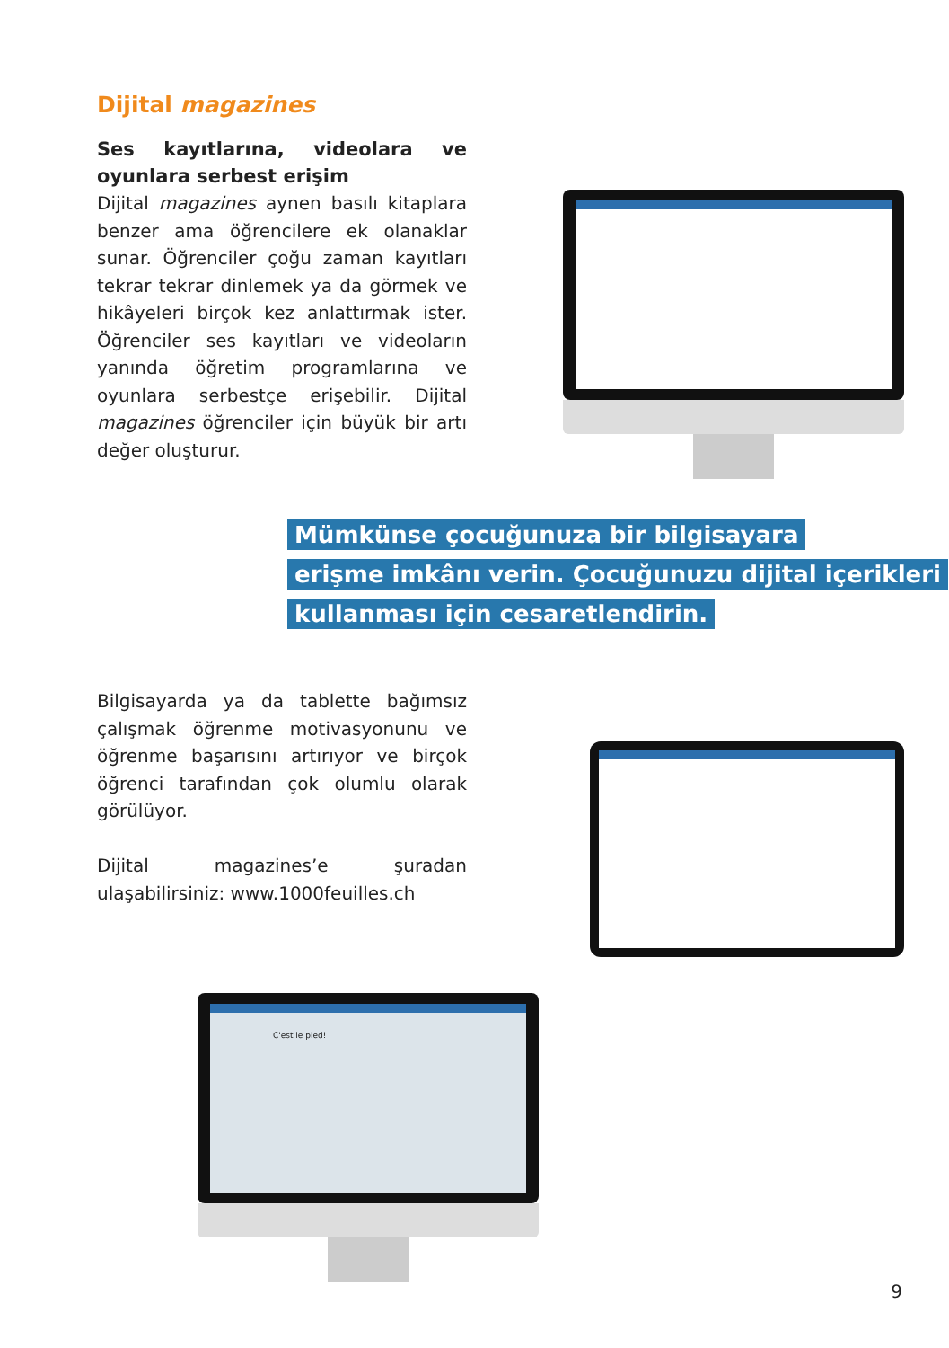Dijital magazines
Ses kayıtlarına, videolara ve oyunlara serbest erişim
Dijital magazines aynen basılı kitaplara benzer ama öğrencilere ek olanaklar sunar. Öğrenciler çoğu zaman kayıtları tekrar tekrar dinlemek ya da görmek ve hikâyeleri birçok kez anlattırmak ister. Öğrenciler ses kayıtları ve videoların yanında öğretim programlarına ve oyunlara serbestçe erişebilir. Dijital magazines öğrenciler için büyük bir artı değer oluşturur.
Mümkünse çocuğunuza bir bilgisayara
erişme imkânı verin. Çocuğunuzu dijital içerikleri
kullanması için cesaretlendirin.
Bilgisayarda ya da tablette bağımsız çalışmak öğrenme motivasyonunu ve öğrenme başarısını artırıyor ve birçok öğrenci tarafından çok olumlu olarak görülüyor.
Dijital magazines’e şuradan ulaşabilirsiniz: www.1000feuilles.ch
C'est le pied!
9